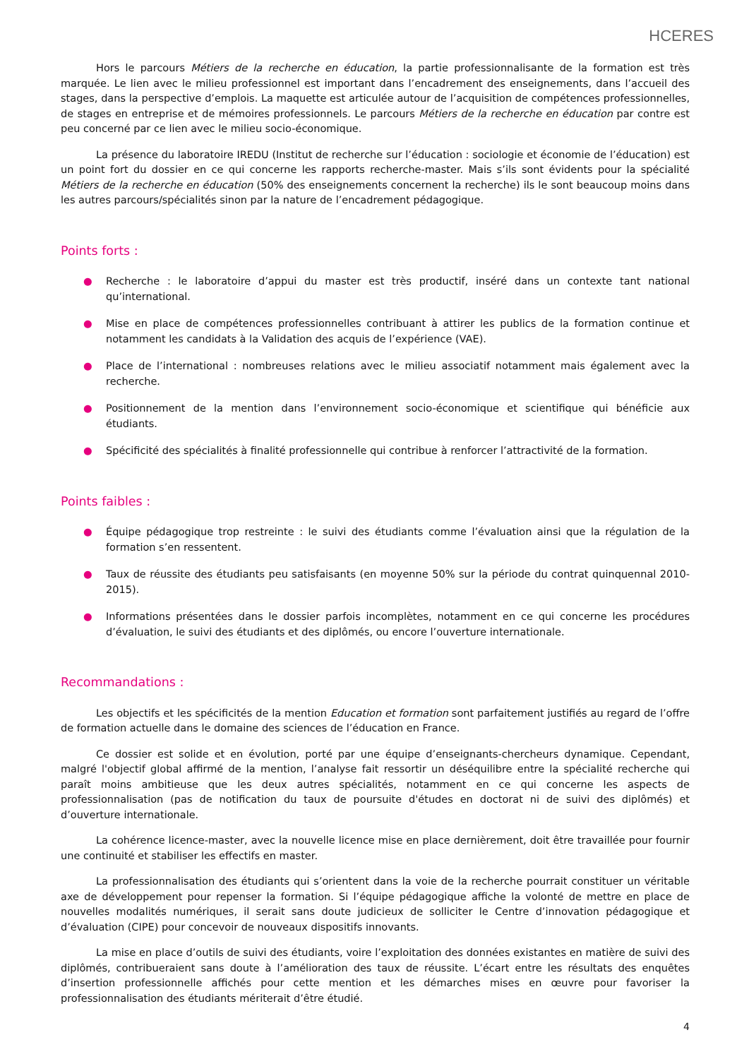HCERES
Hors le parcours Métiers de la recherche en éducation, la partie professionnalisante de la formation est très marquée. Le lien avec le milieu professionnel est important dans l’encadrement des enseignements, dans l’accueil des stages, dans la perspective d’emplois. La maquette est articulée autour de l’acquisition de compétences professionnelles, de stages en entreprise et de mémoires professionnels. Le parcours Métiers de la recherche en éducation par contre est peu concerné par ce lien avec le milieu socio-économique.
La présence du laboratoire IREDU (Institut de recherche sur l’éducation : sociologie et économie de l’éducation) est un point fort du dossier en ce qui concerne les rapports recherche-master. Mais s’ils sont évidents pour la spécialité Métiers de la recherche en éducation (50% des enseignements concernent la recherche) ils le sont beaucoup moins dans les autres parcours/spécialités sinon par la nature de l’encadrement pédagogique.
Points forts :
● Recherche : le laboratoire d’appui du master est très productif, inséré dans un contexte tant national qu’international.
● Mise en place de compétences professionnelles contribuant à attirer les publics de la formation continue et notamment les candidats à la Validation des acquis de l’expérience (VAE).
● Place de l’international : nombreuses relations avec le milieu associatif notamment mais également avec la recherche.
● Positionnement de la mention dans l’environnement socio-économique et scientifique qui bénéficie aux étudiants.
● Spécificité des spécialités à finalité professionnelle qui contribue à renforcer l’attractivité de la formation.
Points faibles :
● Équipe pédagogique trop restreinte : le suivi des étudiants comme l’évaluation ainsi que la régulation de la formation s’en ressentent.
● Taux de réussite des étudiants peu satisfaisants (en moyenne 50% sur la période du contrat quinquennal 2010-2015).
● Informations présentées dans le dossier parfois incomplètes, notamment en ce qui concerne les procédures d’évaluation, le suivi des étudiants et des diplômés, ou encore l’ouverture internationale.
Recommandations :
Les objectifs et les spécificités de la mention Education et formation sont parfaitement justifiés au regard de l’offre de formation actuelle dans le domaine des sciences de l’éducation en France.
Ce dossier est solide et en évolution, porté par une équipe d’enseignants-chercheurs dynamique. Cependant, malgré l'objectif global affirmé de la mention, l’analyse fait ressortir un déséquilibre entre la spécialité recherche qui paraît moins ambitieuse que les deux autres spécialités, notamment en ce qui concerne les aspects de professionnalisation (pas de notification du taux de poursuite d'études en doctorat ni de suivi des diplômés) et d’ouverture internationale.
La cohérence licence-master, avec la nouvelle licence mise en place dernièrement, doit être travaillée pour fournir une continuité et stabiliser les effectifs en master.
La professionnalisation des étudiants qui s’orientent dans la voie de la recherche pourrait constituer un véritable axe de développement pour repenser la formation. Si l’équipe pédagogique affiche la volonté de mettre en place de nouvelles modalités numériques, il serait sans doute judicieux de solliciter le Centre d’innovation pédagogique et d’évaluation (CIPE) pour concevoir de nouveaux dispositifs innovants.
La mise en place d’outils de suivi des étudiants, voire l’exploitation des données existantes en matière de suivi des diplômés, contribueraient sans doute à l’amélioration des taux de réussite. L’écart entre les résultats des enquêtes d’insertion professionnelle affichés pour cette mention et les démarches mises en œuvre pour favoriser la professionnalisation des étudiants mériterait d’être étudié.
4